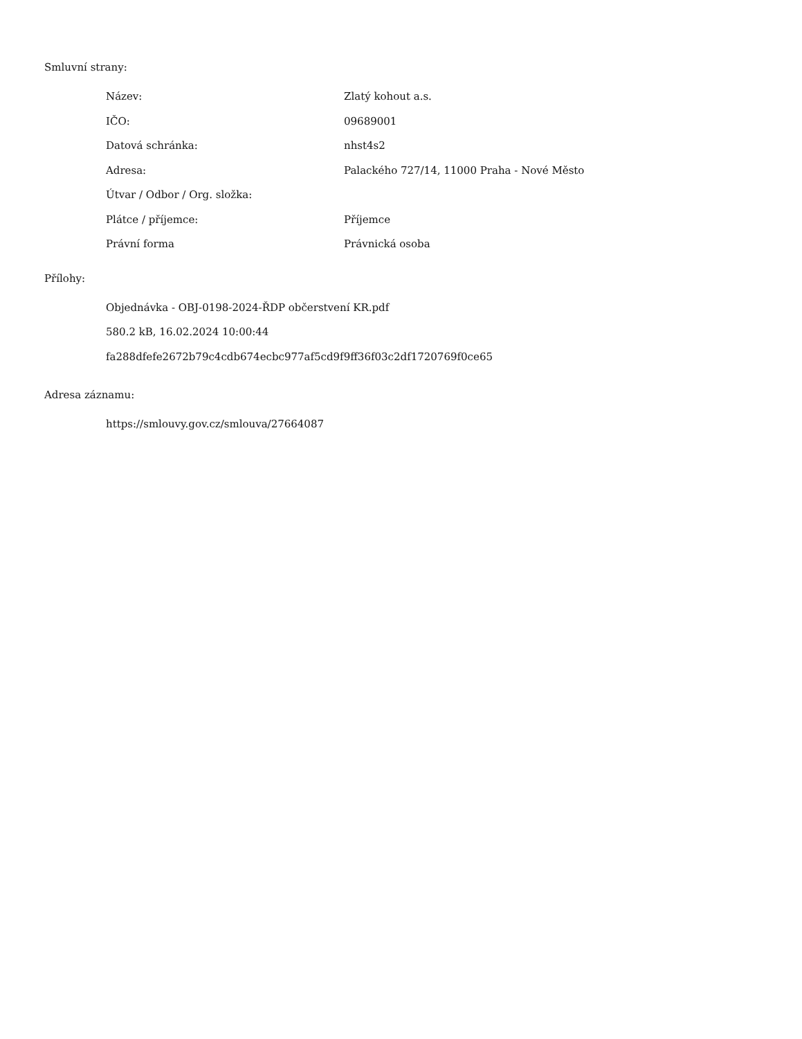Smluvní strany:
| Název: | Zlatý kohout a.s. |
| IČO: | 09689001 |
| Datová schránka: | nhst4s2 |
| Adresa: | Palackého 727/14, 11000 Praha - Nové Město |
| Útvar / Odbor / Org. složka: | |
| Plátce / příjemce: | Příjemce |
| Právní forma | Právnická osoba |
Přílohy:
Objednávka - OBJ-0198-2024-ŘDP občerstvení KR.pdf
580.2 kB, 16.02.2024 10:00:44
fa288dfefe2672b79c4cdb674ecbc977af5cd9f9ff36f03c2df1720769f0ce65
Adresa záznamu:
https://smlouvy.gov.cz/smlouva/27664087